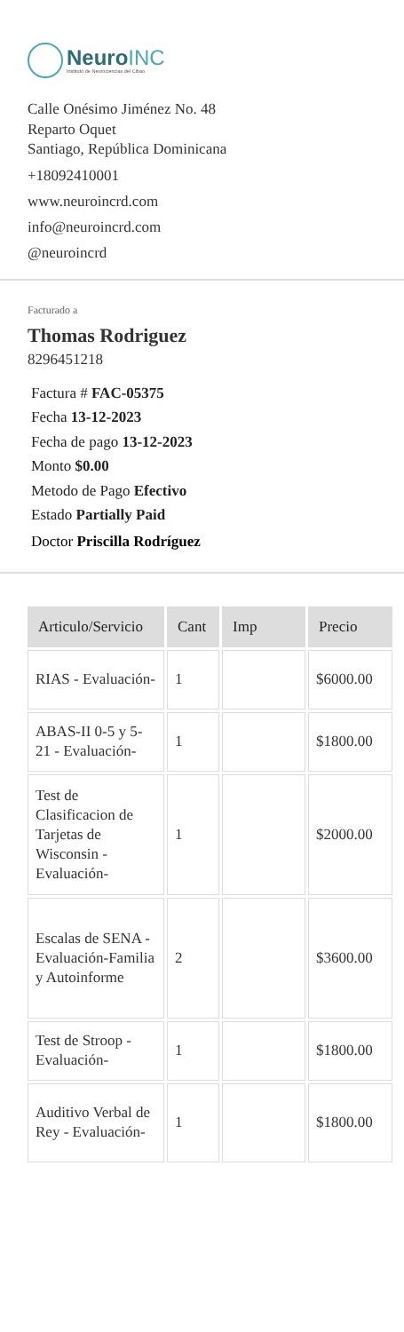NeuroINC
Instituto de Neurociencias del Cibao
Calle Onésimo Jiménez No. 48
Reparto Oquet
Santiago, República Dominicana
+18092410001
www.neuroincrd.com
info@neuroincrd.com
@neuroincrd
Facturado a
Thomas Rodriguez
8296451218
Factura # FAC-05375
Fecha 13-12-2023
Fecha de pago 13-12-2023
Monto $0.00
Metodo de Pago Efectivo
Estado Partially Paid
Doctor Priscilla Rodríguez
| Articulo/Servicio | Cant | Imp | Precio |
| --- | --- | --- | --- |
| RIAS - Evaluación- | 1 | | $6000.00 |
| ABAS-II 0-5 y 5-21 - Evaluación- | 1 | | $1800.00 |
| Test de Clasificacion de Tarjetas de Wisconsin - Evaluación- | 1 | | $2000.00 |
| Escalas de SENA - Evaluación-Familia y Autoinforme | 2 | | $3600.00 |
| Test de Stroop - Evaluación- | 1 | | $1800.00 |
| Auditivo Verbal de Rey - Evaluación- | 1 | | $1800.00 |